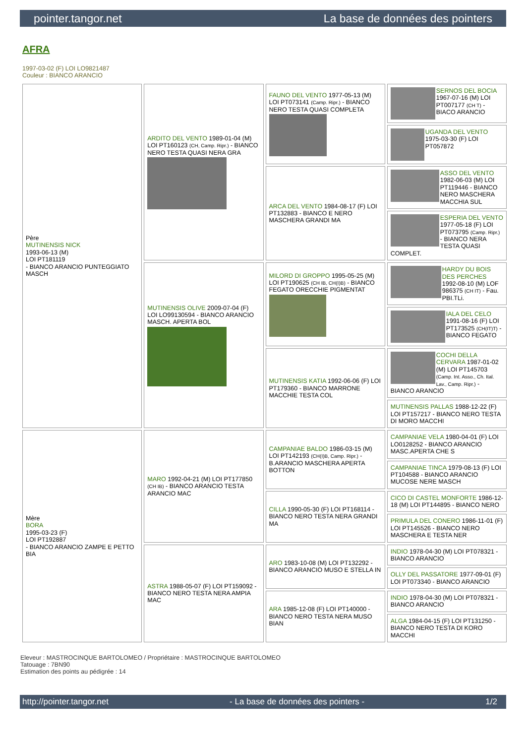pointer.tangor.net La base de données des pointers
AFRA
1997-03-02 (F) LOI LO9821487
Couleur : BIANCO ARANCIO
| Père MUTINENSIS NICK 1993-06-13 (M) LOI PT181119 - BIANCO ARANCIO PUNTEGGIATO MASCH | ARDITO DEL VENTO 1989-01-04 (M) LOI PT160123 (CH, Camp. Ripr.) - BIANCO NERO TESTA QUASI NERA GRA | FAUNO DEL VENTO 1977-05-13 (M) LOI PT073141 (Camp. Ripr.) - BIANCO NERO TESTA QUASI COMPLETA | SERNOS DEL BOCIA 1967-07-16 (M) LOI PT007177 (CH T) - BIACO ARANCIO |
| | | | UGANDA DEL VENTO 1975-03-30 (F) LOI PT057872 |
| | | ARCA DEL VENTO 1984-08-17 (F) LOI PT132883 - BIANCO E NERO MASCHERA GRANDI MA | ASSO DEL VENTO 1982-06-03 (M) LOI PT119446 - BIANCO NERO MASCHERA MACCHIA SUL |
| | | | ESPERIA DEL VENTO 1977-05-18 (F) LOI PT073795 (Camp. Ripr.) - BIANCO NERA TESTA QUASI COMPLET. |
| | MUTINENSIS OLIVE 2009-07-04 (F) LOI LO99130594 - BIANCO ARANCIO MASCH. APERTA BOL | MILORD DI GROPPO 1995-05-25 (M) LOI PT190625 (CH IB, CH(I)B) - BIANCO FEGATO ORECCHIE PIGMENTAT | HARDY DU BOIS DES PERCHES 1992-08-10 (M) LOF 986375 (CH IT) - Fau. PBI.TLi. |
| | | | IALA DEL CELO 1991-08-16 (F) LOI PT173525 (CH(IT)T) - BIANCO FEGATO |
| | | MUTINENSIS KATIA 1992-06-06 (F) LOI PT179360 - BIANCO MARRONE MACCHIE TESTA COL | COCHI DELLA CERVARA 1987-01-02 (M) LOI PT145703 (Camp. Int. Asso., Ch. Ital. Lav., Camp. Ripr.) - BIANCO ARANCIO |
| | | | MUTINENSIS PALLAS 1988-12-22 (F) LOI PT157217 - BIANCO NERO TESTA DI MORO MACCHI |
| Mère BORA 1995-03-23 (F) LOI PT192887 - BIANCO ARANCIO ZAMPE E PETTO BIA | MARO 1992-04-21 (M) LOI PT177850 (CH IB) - BIANCO ARANCIO TESTA ARANCIO MAC | CAMPANIAE BALDO 1986-03-15 (M) LOI PT142193 (CH(I)B, Camp. Ripr.) - B.ARANCIO MASCHERA APERTA BOTTON | CAMPANIAE VELA 1980-04-01 (F) LOI LO0128252 - BIANCO ARANCIO MASC.APERTA CHE S |
| | | | CAMPANIAE TINCA 1979-08-13 (F) LOI PT104588 - BIANCO ARANCIO MUCOSE NERE MASCH |
| | | CILLA 1990-05-30 (F) LOI PT168114 - BIANCO NERO TESTA NERA GRANDI MA | CICO DI CASTEL MONFORTE 1986-12-18 (M) LOI PT144895 - BIANCO NERO |
| | | | PRIMULA DEL CONERO 1986-11-01 (F) LOI PT145526 - BIANCO NERO MASCHERA E TESTA NER |
| | ASTRA 1988-05-07 (F) LOI PT159092 - BIANCO NERO TESTA NERA AMPIA MAC | ARO 1983-10-08 (M) LOI PT132292 - BIANCO ARANCIO MUSO E STELLA IN | INDIO 1978-04-30 (M) LOI PT078321 - BIANCO ARANCIO |
| | | | OLLY DEL PASSATORE 1977-09-01 (F) LOI PT073340 - BIANCO ARANCIO |
| | | ARA 1985-12-08 (F) LOI PT140000 - BIANCO NERO TESTA NERA MUSO BIAN | INDIO 1978-04-30 (M) LOI PT078321 - BIANCO ARANCIO |
| | | | ALGA 1984-04-15 (F) LOI PT131250 - BIANCO NERO TESTA DI KORO MACCHI |
Eleveur : MASTROCINQUE BARTOLOMEO / Propriétaire : MASTROCINQUE BARTOLOMEO
Tatouage : 7BN90
Estimation des points au pédigrée : 14
http://pointer.tangor.net - La base de données des pointers - 1/2